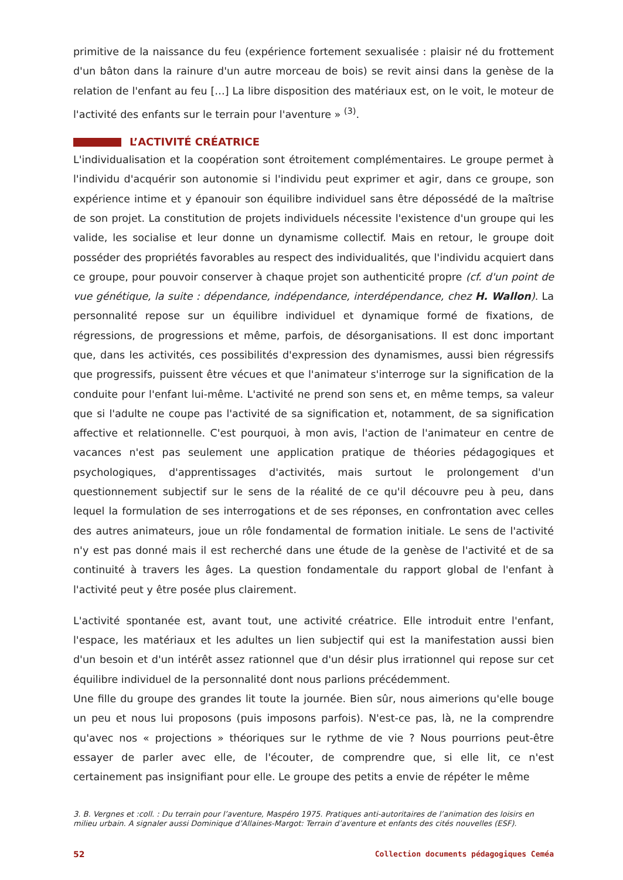primitive de la naissance du feu (expérience fortement sexualisée : plaisir né du frottement d'un bâton dans la rainure d'un autre morceau de bois) se revit ainsi dans la genèse de la relation de l'enfant au feu […] La libre disposition des matériaux est, on le voit, le moteur de l'activité des enfants sur le terrain pour l'aventure » <sup>(3)</sup>.
L’ACTIVITÉ CRÉATRICE
L'individualisation et la coopération sont étroitement complémentaires. Le groupe permet à l'individu d'acquérir son autonomie si l'individu peut exprimer et agir, dans ce groupe, son expérience intime et y épanouir son équilibre individuel sans être dépossédé de la maîtrise de son projet. La constitution de projets individuels nécessite l'existence d'un groupe qui les valide, les socialise et leur donne un dynamisme collectif. Mais en retour, le groupe doit posséder des propriétés favorables au respect des individualités, que l'individu acquiert dans ce groupe, pour pouvoir conserver à chaque projet son authenticité propre (cf. d'un point de vue génétique, la suite : dépendance, indépendance, interdépendance, chez H. Wallon). La personnalité repose sur un équilibre individuel et dynamique formé de fixations, de régressions, de progressions et même, parfois, de désorganisations. Il est donc important que, dans les activités, ces possibilités d'expression des dynamismes, aussi bien régressifs que progressifs, puissent être vécues et que l'animateur s'interroge sur la signification de la conduite pour l'enfant lui-même. L'activité ne prend son sens et, en même temps, sa valeur que si l'adulte ne coupe pas l'activité de sa signification et, notamment, de sa signification affective et relationnelle. C'est pourquoi, à mon avis, l'action de l'animateur en centre de vacances n'est pas seulement une application pratique de théories pédagogiques et psychologiques, d'apprentissages d'activités, mais surtout le prolongement d'un questionnement subjectif sur le sens de la réalité de ce qu'il découvre peu à peu, dans lequel la formulation de ses interrogations et de ses réponses, en confrontation avec celles des autres animateurs, joue un rôle fondamental de formation initiale. Le sens de l'activité n'y est pas donné mais il est recherché dans une étude de la genèse de l'activité et de sa continuité à travers les âges. La question fondamentale du rapport global de l'enfant à l'activité peut y être posée plus clairement.
L'activité spontanée est, avant tout, une activité créatrice. Elle introduit entre l'enfant, l'espace, les matériaux et les adultes un lien subjectif qui est la manifestation aussi bien d'un besoin et d'un intérêt assez rationnel que d'un désir plus irrationnel qui repose sur cet équilibre individuel de la personnalité dont nous parlions précédemment.
Une fille du groupe des grandes lit toute la journée. Bien sûr, nous aimerions qu'elle bouge un peu et nous lui proposons (puis imposons parfois). N'est-ce pas, là, ne la comprendre qu'avec nos « projections » théoriques sur le rythme de vie ? Nous pourrions peut-être essayer de parler avec elle, de l'écouter, de comprendre que, si elle lit, ce n'est certainement pas insignifiant pour elle. Le groupe des petits a envie de répéter le même
3. B. Vergnes et :coll. : Du terrain pour l’aventure, Maspéro 1975. Pratiques anti-autoritaires de l’animation des loisirs en milieu urbain. A signaler aussi Dominique d’Allaines-Margot: Terrain d’aventure et enfants des cités nouvelles (ESF).
52 Collection documents pédagogiques Ceméa